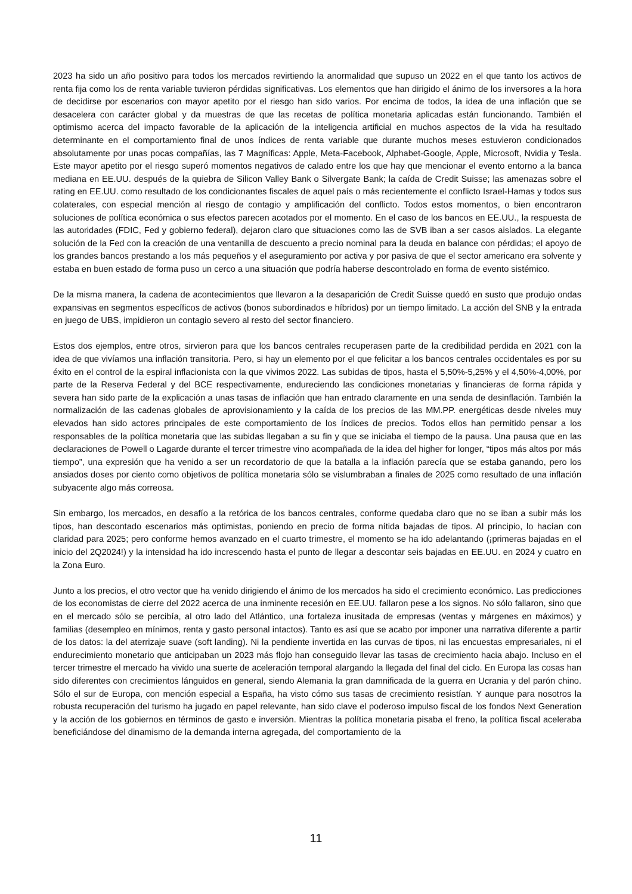2023 ha sido un año positivo para todos los mercados revirtiendo la anormalidad que supuso un 2022 en el que tanto los activos de renta fija como los de renta variable tuvieron pérdidas significativas. Los elementos que han dirigido el ánimo de los inversores a la hora de decidirse por escenarios con mayor apetito por el riesgo han sido varios. Por encima de todos, la idea de una inflación que se desacelera con carácter global y da muestras de que las recetas de política monetaria aplicadas están funcionando. También el optimismo acerca del impacto favorable de la aplicación de la inteligencia artificial en muchos aspectos de la vida ha resultado determinante en el comportamiento final de unos índices de renta variable que durante muchos meses estuvieron condicionados absolutamente por unas pocas compañías, las 7 Magníficas: Apple, Meta-Facebook, Alphabet-Google, Apple, Microsoft, Nvidia y Tesla. Este mayor apetito por el riesgo superó momentos negativos de calado entre los que hay que mencionar el evento entorno a la banca mediana en EE.UU. después de la quiebra de Silicon Valley Bank o Silvergate Bank; la caída de Credit Suisse; las amenazas sobre el rating en EE.UU. como resultado de los condicionantes fiscales de aquel país o más recientemente el conflicto Israel-Hamas y todos sus colaterales, con especial mención al riesgo de contagio y amplificación del conflicto. Todos estos momentos, o bien encontraron soluciones de política económica o sus efectos parecen acotados por el momento. En el caso de los bancos en EE.UU., la respuesta de las autoridades (FDIC, Fed y gobierno federal), dejaron claro que situaciones como las de SVB iban a ser casos aislados. La elegante solución de la Fed con la creación de una ventanilla de descuento a precio nominal para la deuda en balance con pérdidas; el apoyo de los grandes bancos prestando a los más pequeños y el aseguramiento por activa y por pasiva de que el sector americano era solvente y estaba en buen estado de forma puso un cerco a una situación que podría haberse descontrolado en forma de evento sistémico.
De la misma manera, la cadena de acontecimientos que llevaron a la desaparición de Credit Suisse quedó en susto que produjo ondas expansivas en segmentos específicos de activos (bonos subordinados e híbridos) por un tiempo limitado. La acción del SNB y la entrada en juego de UBS, impidieron un contagio severo al resto del sector financiero.
Estos dos ejemplos, entre otros, sirvieron para que los bancos centrales recuperasen parte de la credibilidad perdida en 2021 con la idea de que vivíamos una inflación transitoria. Pero, si hay un elemento por el que felicitar a los bancos centrales occidentales es por su éxito en el control de la espiral inflacionista con la que vivimos 2022. Las subidas de tipos, hasta el 5,50%-5,25% y el 4,50%-4,00%, por parte de la Reserva Federal y del BCE respectivamente, endureciendo las condiciones monetarias y financieras de forma rápida y severa han sido parte de la explicación a unas tasas de inflación que han entrado claramente en una senda de desinflación. También la normalización de las cadenas globales de aprovisionamiento y la caída de los precios de las MM.PP. energéticas desde niveles muy elevados han sido actores principales de este comportamiento de los índices de precios. Todos ellos han permitido pensar a los responsables de la política monetaria que las subidas llegaban a su fin y que se iniciaba el tiempo de la pausa. Una pausa que en las declaraciones de Powell o Lagarde durante el tercer trimestre vino acompañada de la idea del higher for longer, “tipos más altos por más tiempo”, una expresión que ha venido a ser un recordatorio de que la batalla a la inflación parecía que se estaba ganando, pero los ansiados doses por ciento como objetivos de política monetaria sólo se vislumbraban a finales de 2025 como resultado de una inflación subyacente algo más correosa.
Sin embargo, los mercados, en desafío a la retórica de los bancos centrales, conforme quedaba claro que no se iban a subir más los tipos, han descontado escenarios más optimistas, poniendo en precio de forma nítida bajadas de tipos. Al principio, lo hacían con claridad para 2025; pero conforme hemos avanzado en el cuarto trimestre, el momento se ha ido adelantando (¡primeras bajadas en el inicio del 2Q2024!) y la intensidad ha ido increscendo hasta el punto de llegar a descontar seis bajadas en EE.UU. en 2024 y cuatro en la Zona Euro.
Junto a los precios, el otro vector que ha venido dirigiendo el ánimo de los mercados ha sido el crecimiento económico. Las predicciones de los economistas de cierre del 2022 acerca de una inminente recesión en EE.UU. fallaron pese a los signos. No sólo fallaron, sino que en el mercado sólo se percibía, al otro lado del Atlántico, una fortaleza inusitada de empresas (ventas y márgenes en máximos) y familias (desempleo en mínimos, renta y gasto personal intactos). Tanto es así que se acabo por imponer una narrativa diferente a partir de los datos: la del aterrizaje suave (soft landing). Ni la pendiente invertida en las curvas de tipos, ni las encuestas empresariales, ni el endurecimiento monetario que anticipaban un 2023 más flojo han conseguido llevar las tasas de crecimiento hacia abajo. Incluso en el tercer trimestre el mercado ha vivido una suerte de aceleración temporal alargando la llegada del final del ciclo. En Europa las cosas han sido diferentes con crecimientos lánguidos en general, siendo Alemania la gran damnificada de la guerra en Ucrania y del parón chino. Sólo el sur de Europa, con mención especial a España, ha visto cómo sus tasas de crecimiento resistían. Y aunque para nosotros la robusta recuperación del turismo ha jugado en papel relevante, han sido clave el poderoso impulso fiscal de los fondos Next Generation y la acción de los gobiernos en términos de gasto e inversión. Mientras la política monetaria pisaba el freno, la política fiscal aceleraba beneficiándose del dinamismo de la demanda interna agregada, del comportamiento de la
11